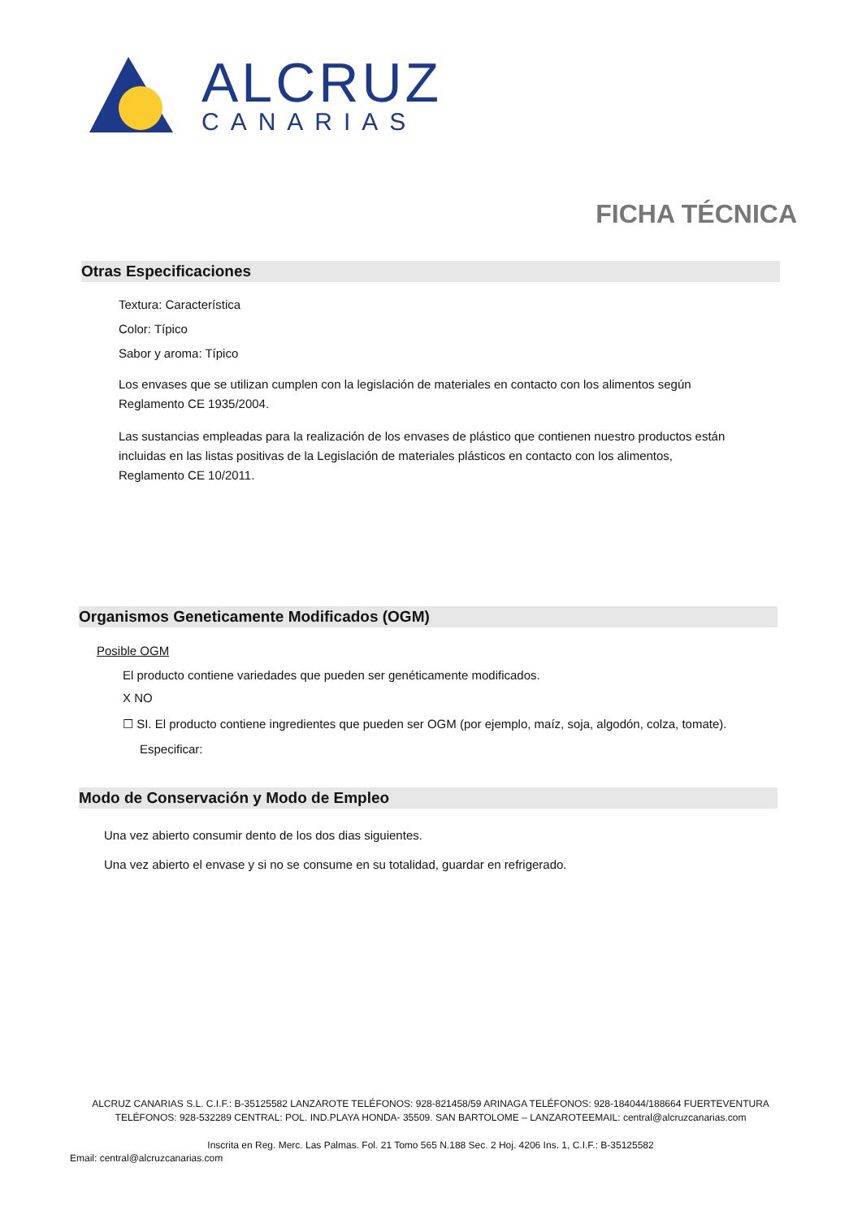ALCRUZ
CANARIAS
FICHA TÉCNICA
Otras Especificaciones
Textura: Característica
Color: Típico
Sabor y aroma: Típico
Los envases que se utilizan cumplen con la legislación de materiales en contacto con los alimentos según
Reglamento CE 1935/2004.
Las sustancias empleadas para la realización de los envases de plástico que contienen nuestro productos están
incluidas en las listas positivas de la Legislación de materiales plásticos en contacto con los alimentos,
Reglamento CE 10/2011.
Organismos Geneticamente Modificados (OGM)
Posible OGM
El producto contiene variedades que pueden ser genéticamente modificados.
X NO
☐ SI. El producto contiene ingredientes que pueden ser OGM (por ejemplo, maíz, soja, algodón, colza, tomate).
Especificar:
Modo de Conservación y Modo de Empleo
Una vez abierto consumir dento de los dos dias siguientes.
Una vez abierto el envase y si no se consume en su totalidad, guardar en refrigerado.
ALCRUZ CANARIAS S.L. C.I.F.: B-35125582 LANZAROTE TELÉFONOS: 928-821458/59 ARINAGA TELÉFONOS: 928-184044/188664 FUERTEVENTURA TELÉFONOS: 928-532289 CENTRAL: POL. IND.PLAYA HONDA- 35509. SAN BARTOLOME – LANZAROTEEMAIL: central@alcruzcanarias.com
Inscrita en Reg. Merc. Las Palmas. Fol. 21 Tomo 565 N.188 Sec. 2 Hoj. 4206 Ins. 1, C.I.F.: B-35125582
Email: central@alcruzcanarias.com